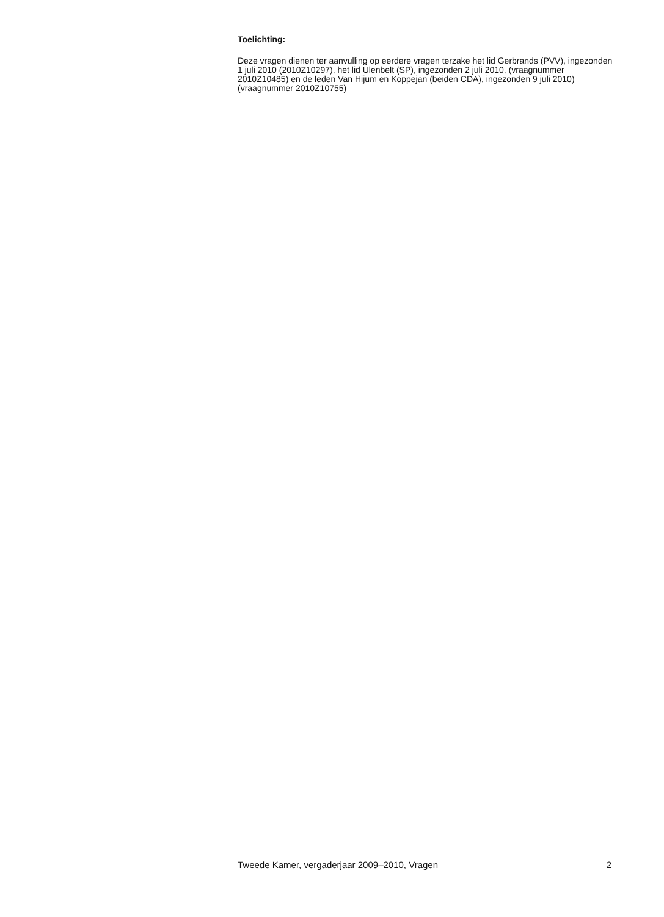Toelichting:
Deze vragen dienen ter aanvulling op eerdere vragen terzake het lid Gerbrands (PVV), ingezonden 1 juli 2010 (2010Z10297), het lid Ulenbelt (SP), ingezonden 2 juli 2010, (vraagnummer 2010Z10485) en de leden Van Hijum en Koppejan (beiden CDA), ingezonden 9 juli 2010) (vraagnummer 2010Z10755)
Tweede Kamer, vergaderjaar 2009–2010, Vragen 2